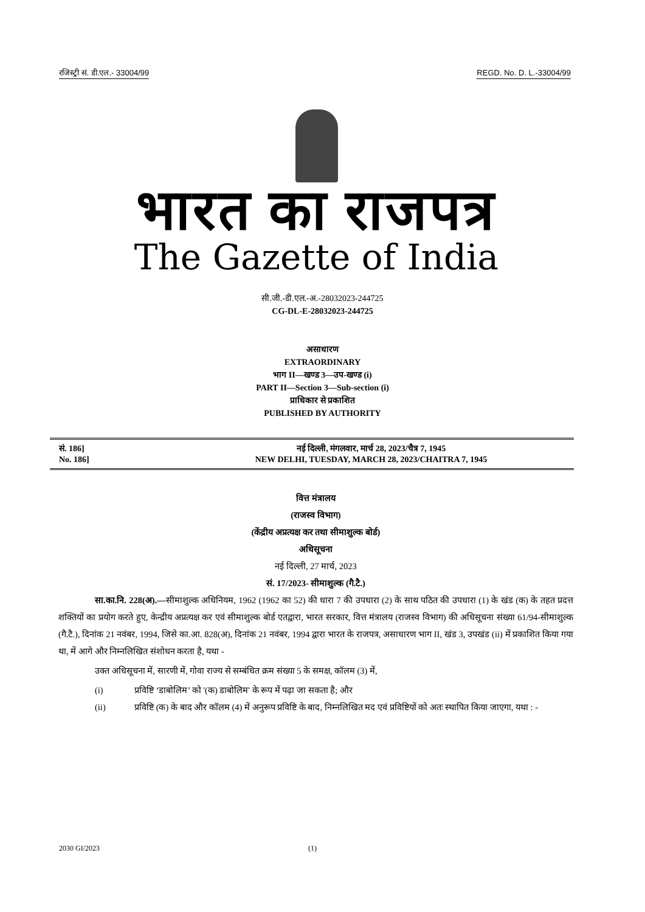रजिस्ट्री सं. डी.एल.- 33004/99 REGD. No. D. L.-33004/99
भारत का राजपत्र
The Gazette of India
सी.जी.-डी.एल.-अ.-28032023-244725
CG-DL-E-28032023-244725
असाधारण
EXTRAORDINARY
भाग II—खण्ड 3—उप-खण्ड (i)
PART II—Section 3—Sub-section (i)
प्राधिकार से प्रकाशित
PUBLISHED BY AUTHORITY
सं. 186]
No. 186]
नई दिल्ली, मंगलवार, मार्च 28, 2023/चैत्र 7, 1945
NEW DELHI, TUESDAY, MARCH 28, 2023/CHAITRA 7, 1945
वित्त मंत्रालय
(राजस्व विभाग)
(केंद्रीय अप्रत्यक्ष कर तथा सीमाशुल्क बोर्ड)
अधिसूचना
नई दिल्ली, 27 मार्च, 2023
सं. 17/2023- सीमाशुल्क (गै.टै.)
सा.का.नि. 228(अ).—सीमाशुल्क अधिनियम, 1962 (1962 का 52) की धारा 7 की उपधारा (2) के साथ पठित की उपधारा (1) के खंड (क) के तहत प्रदत्त शक्तियों का प्रयोग करते हुए, केन्द्रीय अप्रत्यक्ष कर एवं सीमाशुल्क बोर्ड एतद्वारा, भारत सरकार, वित्त मंत्रालय (राजस्व विभाग) की अधिसूचना संख्या 61/94-सीमाशुल्क (गै.टै.), दिनांक 21 नवंबर, 1994, जिसे का.आ. 828(अ), दिनांक 21 नवंबर, 1994 द्वारा भारत के राजपत्र, असाधारण भाग II, खंड 3, उपखंड (ii) में प्रकाशित किया गया था, में आगे और निम्नलिखित संशोधन करता है, यथा -
उक्त अधिसूचना में, सारणी में, गोवा राज्य से सम्बंधित क्रम संख्या 5 के समक्ष, कॉलम (3) में,
(i) प्रविष्टि ‘डाबोलिम’ को '(क) डाबोलिम' के रूप में पढ़ा जा सकता है; और
(ii) प्रविष्टि (क) के बाद और कॉलम (4) में अनुरूप प्रविष्टि के बाद, निम्नलिखित मद एवं प्रविष्टियों को अतः स्थापित किया जाएगा, यथा : -
2030 GI/2023 (1)